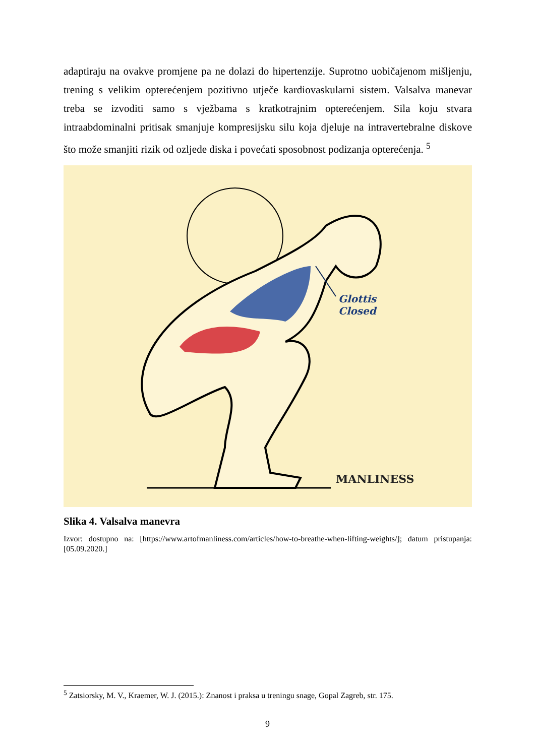adaptiraju na ovakve promjene pa ne dolazi do hipertenzije. Suprotno uobičajenom mišljenju, trening s velikim opterećenjem pozitivno utječe kardiovaskularni sistem. Valsalva manevar treba se izvoditi samo s vježbama s kratkotrajnim opterećenjem. Sila koju stvara intraabdominalni pritisak smanjuje kompresijsku silu koja djeluje na intravertebralne diskove što može smanjiti rizik od ozljede diska i povećati sposobnost podizanja opterećenja. <sup>5</sup>
Glottis
Closed
MANLINESS
Slika 4. Valsalva manevra
Izvor: dostupno na: [https://www.artofmanliness.com/articles/how-to-breathe-when-lifting-weights/]; datum pristupanja: [05.09.2020.]
<sup>5</sup> Zatsiorsky, M. V., Kraemer, W. J. (2015.): Znanost i praksa u treningu snage, Gopal Zagreb, str. 175.
9